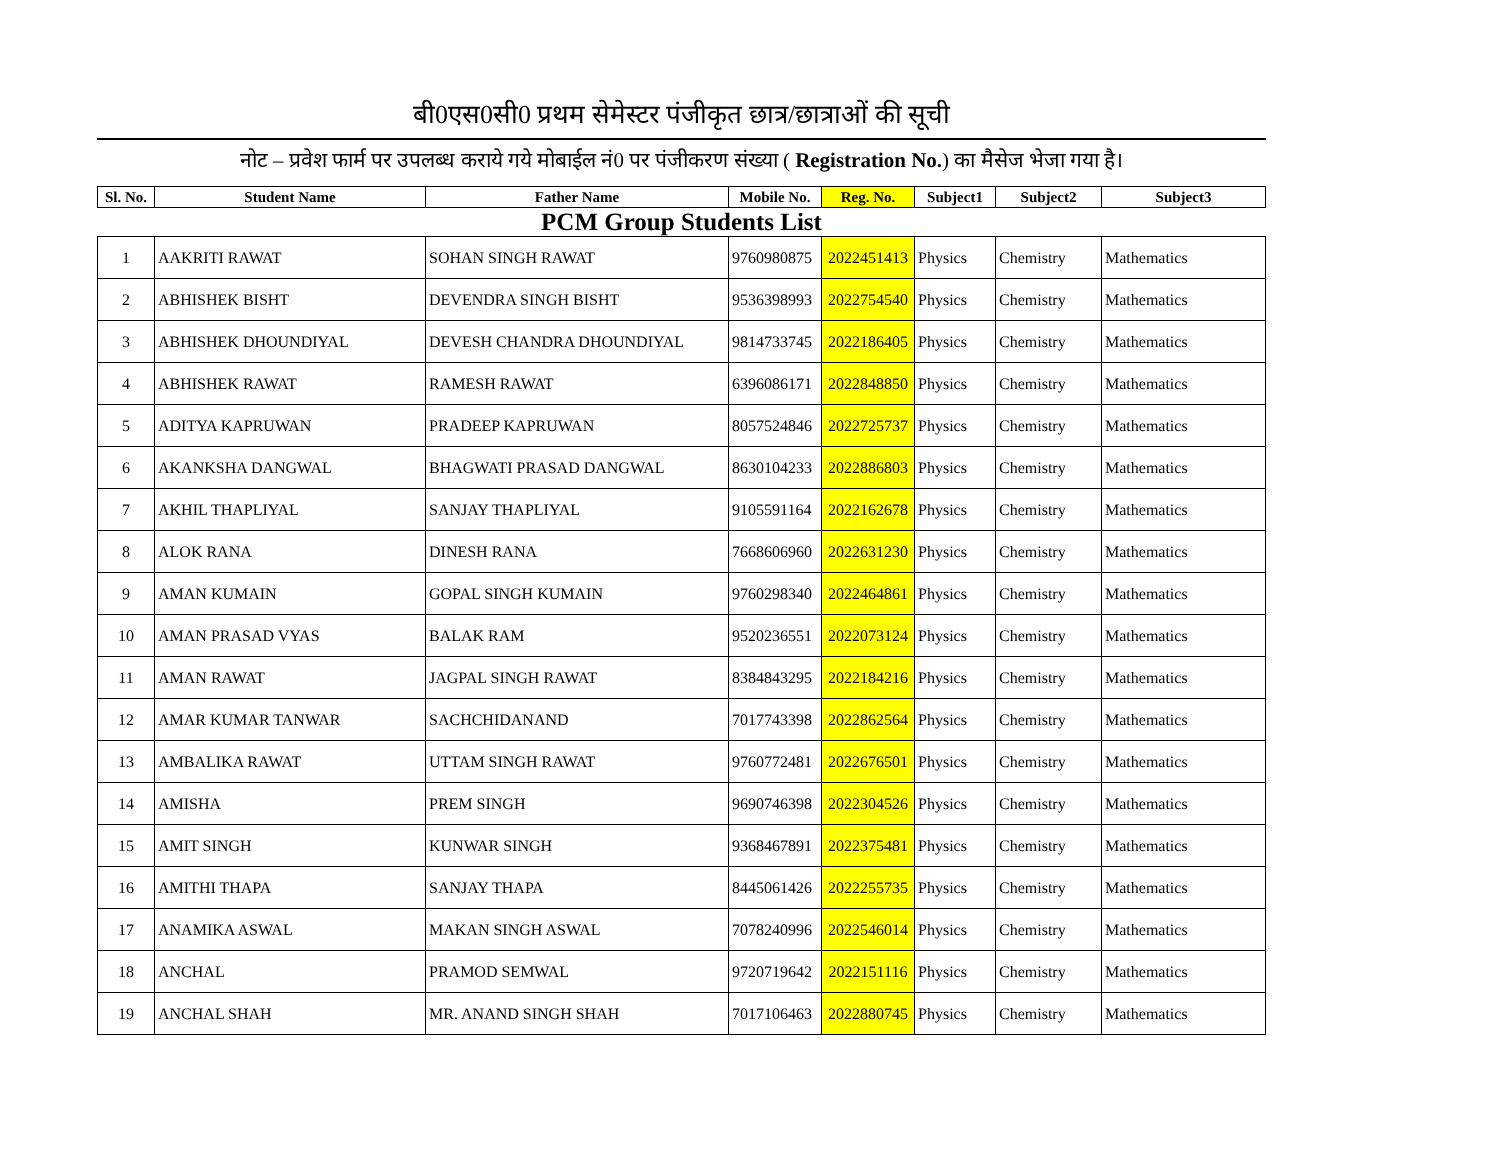बी0एस0सी0 प्रथम सेमेस्टर पंजीकृत छात्र/छात्राओं की सूची
नोट – प्रवेश फार्म पर उपलब्ध कराये गये मोबाईल नं0 पर पंजीकरण संख्या ( Registration No.) का मैसेज भेजा गया है।
| Sl. No. | Student Name | Father Name | Mobile No. | Reg. No. | Subject1 | Subject2 | Subject3 |
| --- | --- | --- | --- | --- | --- | --- | --- |
| PCM Group Students List | | | | | | | |
| 1 | AAKRITI RAWAT | SOHAN SINGH RAWAT | 9760980875 | 2022451413 | Physics | Chemistry | Mathematics |
| 2 | ABHISHEK BISHT | DEVENDRA SINGH BISHT | 9536398993 | 2022754540 | Physics | Chemistry | Mathematics |
| 3 | ABHISHEK DHOUNDIYAL | DEVESH CHANDRA DHOUNDIYAL | 9814733745 | 2022186405 | Physics | Chemistry | Mathematics |
| 4 | ABHISHEK RAWAT | RAMESH RAWAT | 6396086171 | 2022848850 | Physics | Chemistry | Mathematics |
| 5 | ADITYA KAPRUWAN | PRADEEP KAPRUWAN | 8057524846 | 2022725737 | Physics | Chemistry | Mathematics |
| 6 | AKANKSHA DANGWAL | BHAGWATI PRASAD DANGWAL | 8630104233 | 2022886803 | Physics | Chemistry | Mathematics |
| 7 | AKHIL THAPLIYAL | SANJAY THAPLIYAL | 9105591164 | 2022162678 | Physics | Chemistry | Mathematics |
| 8 | ALOK RANA | DINESH RANA | 7668606960 | 2022631230 | Physics | Chemistry | Mathematics |
| 9 | AMAN KUMAIN | GOPAL SINGH KUMAIN | 9760298340 | 2022464861 | Physics | Chemistry | Mathematics |
| 10 | AMAN PRASAD VYAS | BALAK RAM | 9520236551 | 2022073124 | Physics | Chemistry | Mathematics |
| 11 | AMAN RAWAT | JAGPAL SINGH RAWAT | 8384843295 | 2022184216 | Physics | Chemistry | Mathematics |
| 12 | AMAR KUMAR TANWAR | SACHCHIDANAND | 7017743398 | 2022862564 | Physics | Chemistry | Mathematics |
| 13 | AMBALIKA RAWAT | UTTAM SINGH RAWAT | 9760772481 | 2022676501 | Physics | Chemistry | Mathematics |
| 14 | AMISHA | PREM SINGH | 9690746398 | 2022304526 | Physics | Chemistry | Mathematics |
| 15 | AMIT SINGH | KUNWAR SINGH | 9368467891 | 2022375481 | Physics | Chemistry | Mathematics |
| 16 | AMITHI THAPA | SANJAY THAPA | 8445061426 | 2022255735 | Physics | Chemistry | Mathematics |
| 17 | ANAMIKA ASWAL | MAKAN SINGH ASWAL | 7078240996 | 2022546014 | Physics | Chemistry | Mathematics |
| 18 | ANCHAL | PRAMOD SEMWAL | 9720719642 | 2022151116 | Physics | Chemistry | Mathematics |
| 19 | ANCHAL SHAH | MR. ANAND SINGH SHAH | 7017106463 | 2022880745 | Physics | Chemistry | Mathematics |